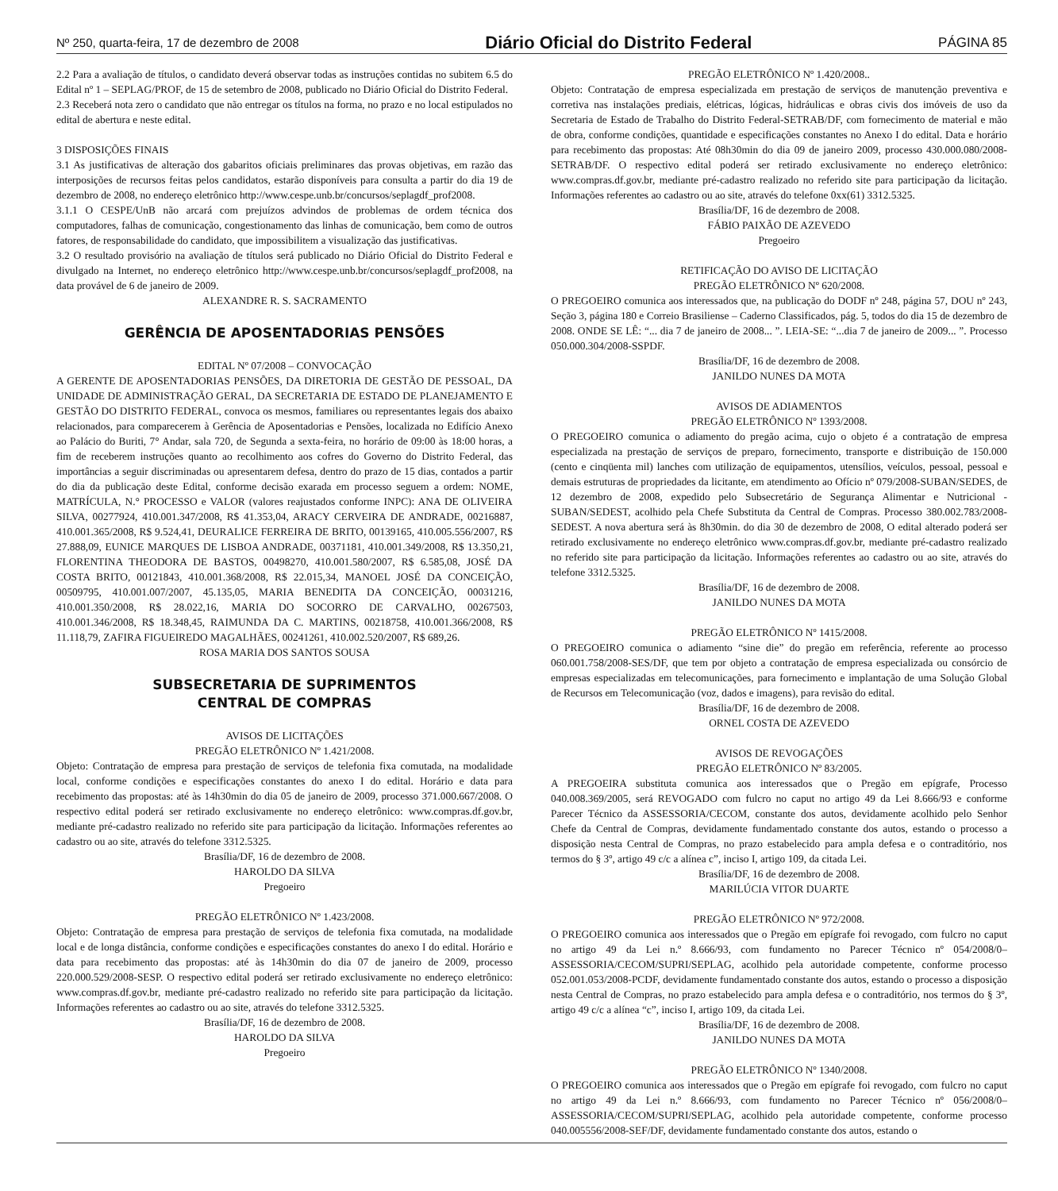Nº 250, quarta-feira, 17 de dezembro de 2008 Diário Oficial do Distrito Federal PÁGINA 85
2.2 Para a avaliação de títulos, o candidato deverá observar todas as instruções contidas no subitem 6.5 do Edital nº 1 – SEPLAG/PROF, de 15 de setembro de 2008, publicado no Diário Oficial do Distrito Federal.
2.3 Receberá nota zero o candidato que não entregar os títulos na forma, no prazo e no local estipulados no edital de abertura e neste edital.
3 DISPOSIÇÕES FINAIS
3.1 As justificativas de alteração dos gabaritos oficiais preliminares das provas objetivas, em razão das interposições de recursos feitas pelos candidatos, estarão disponíveis para consulta a partir do dia 19 de dezembro de 2008, no endereço eletrônico http://www.cespe.unb.br/concursos/seplagdf_prof2008.
3.1.1 O CESPE/UnB não arcará com prejuízos advindos de problemas de ordem técnica dos computadores, falhas de comunicação, congestionamento das linhas de comunicação, bem como de outros fatores, de responsabilidade do candidato, que impossibilitem a visualização das justificativas.
3.2 O resultado provisório na avaliação de títulos será publicado no Diário Oficial do Distrito Federal e divulgado na Internet, no endereço eletrônico http://www.cespe.unb.br/concursos/seplagdf_prof2008, na data provável de 6 de janeiro de 2009.
ALEXANDRE R. S. SACRAMENTO
GERÊNCIA DE APOSENTADORIAS PENSÕES
EDITAL Nº 07/2008 – CONVOCAÇÃO
A GERENTE DE APOSENTADORIAS PENSÕES, DA DIRETORIA DE GESTÃO DE PESSOAL, DA UNIDADE DE ADMINISTRAÇÃO GERAL, DA SECRETARIA DE ESTADO DE PLANEJAMENTO E GESTÃO DO DISTRITO FEDERAL, convoca os mesmos, familiares ou representantes legais dos abaixo relacionados, para comparecerem à Gerência de Aposentadorias e Pensões, localizada no Edifício Anexo ao Palácio do Buriti, 7° Andar, sala 720, de Segunda a sexta-feira, no horário de 09:00 às 18:00 horas, a fim de receberem instruções quanto ao recolhimento aos cofres do Governo do Distrito Federal, das importâncias a seguir discriminadas ou apresentarem defesa, dentro do prazo de 15 dias, contados a partir do dia da publicação deste Edital, conforme decisão exarada em processo seguem a ordem: NOME, MATRÍCULA, N.° PROCESSO e VALOR (valores reajustados conforme INPC): ANA DE OLIVEIRA SILVA, 00277924, 410.001.347/2008, R$ 41.353,04, ARACY CERVEIRA DE ANDRADE, 00216887, 410.001.365/2008, R$ 9.524,41, DEURALICE FERREIRA DE BRITO, 00139165, 410.005.556/2007, R$ 27.888,09, EUNICE MARQUES DE LISBOA ANDRADE, 00371181, 410.001.349/2008, R$ 13.350,21, FLORENTINA THEODORA DE BASTOS, 00498270, 410.001.580/2007, R$ 6.585,08, JOSÉ DA COSTA BRITO, 00121843, 410.001.368/2008, R$ 22.015,34, MANOEL JOSÉ DA CONCEIÇÃO, 00509795, 410.001.007/2007, 45.135,05, MARIA BENEDITA DA CONCEIÇÃO, 00031216, 410.001.350/2008, R$ 28.022,16, MARIA DO SOCORRO DE CARVALHO, 00267503, 410.001.346/2008, R$ 18.348,45, RAIMUNDA DA C. MARTINS, 00218758, 410.001.366/2008, R$ 11.118,79, ZAFIRA FIGUEIREDO MAGALHÃES, 00241261, 410.002.520/2007, R$ 689,26.
ROSA MARIA DOS SANTOS SOUSA
SUBSECRETARIA DE SUPRIMENTOS
CENTRAL DE COMPRAS
AVISOS DE LICITAÇÕES
PREGÃO ELETRÔNICO Nº 1.421/2008.
Objeto: Contratação de empresa para prestação de serviços de telefonia fixa comutada, na modalidade local, conforme condições e especificações constantes do anexo I do edital. Horário e data para recebimento das propostas: até às 14h30min do dia 05 de janeiro de 2009, processo 371.000.667/2008. O respectivo edital poderá ser retirado exclusivamente no endereço eletrônico: www.compras.df.gov.br, mediante pré-cadastro realizado no referido site para participação da licitação. Informações referentes ao cadastro ou ao site, através do telefone 3312.5325.
Brasília/DF, 16 de dezembro de 2008.
HAROLDO DA SILVA
Pregoeiro
PREGÃO ELETRÔNICO Nº 1.423/2008.
Objeto: Contratação de empresa para prestação de serviços de telefonia fixa comutada, na modalidade local e de longa distância, conforme condições e especificações constantes do anexo I do edital. Horário e data para recebimento das propostas: até às 14h30min do dia 07 de janeiro de 2009, processo 220.000.529/2008-SESP. O respectivo edital poderá ser retirado exclusivamente no endereço eletrônico: www.compras.df.gov.br, mediante pré-cadastro realizado no referido site para participação da licitação. Informações referentes ao cadastro ou ao site, através do telefone 3312.5325.
Brasília/DF, 16 de dezembro de 2008.
HAROLDO DA SILVA
Pregoeiro
PREGÃO ELETRÔNICO Nº 1.420/2008..
Objeto: Contratação de empresa especializada em prestação de serviços de manutenção preventiva e corretiva nas instalações prediais, elétricas, lógicas, hidráulicas e obras civis dos imóveis de uso da Secretaria de Estado de Trabalho do Distrito Federal-SETRAB/DF, com fornecimento de material e mão de obra, conforme condições, quantidade e especificações constantes no Anexo I do edital. Data e horário para recebimento das propostas: Até 08h30min do dia 09 de janeiro 2009, processo 430.000.080/2008-SETRAB/DF. O respectivo edital poderá ser retirado exclusivamente no endereço eletrônico: www.compras.df.gov.br, mediante pré-cadastro realizado no referido site para participação da licitação. Informações referentes ao cadastro ou ao site, através do telefone 0xx(61) 3312.5325.
Brasília/DF, 16 de dezembro de 2008.
FÁBIO PAIXÃO DE AZEVEDO
Pregoeiro
RETIFICAÇÃO DO AVISO DE LICITAÇÃO
PREGÃO ELETRÔNICO Nº 620/2008.
O PREGOEIRO comunica aos interessados que, na publicação do DODF nº 248, página 57, DOU nº 243, Seção 3, página 180 e Correio Brasiliense – Caderno Classificados, pág. 5, todos do dia 15 de dezembro de 2008. ONDE SE LÊ: “... dia 7 de janeiro de 2008... ”. LEIA-SE: “...dia 7 de janeiro de 2009... ”. Processo 050.000.304/2008-SSPDF.
Brasília/DF, 16 de dezembro de 2008.
JANILDO NUNES DA MOTA
AVISOS DE ADIAMENTOS
PREGÃO ELETRÔNICO Nº 1393/2008.
O PREGOEIRO comunica o adiamento do pregão acima, cujo o objeto é a contratação de empresa especializada na prestação de serviços de preparo, fornecimento, transporte e distribuição de 150.000 (cento e cinqüenta mil) lanches com utilização de equipamentos, utensílios, veículos, pessoal, pessoal e demais estruturas de propriedades da licitante, em atendimento ao Ofício nº 079/2008-SUBAN/SEDES, de 12 dezembro de 2008, expedido pelo Subsecretário de Segurança Alimentar e Nutricional - SUBAN/SEDEST, acolhido pela Chefe Substituta da Central de Compras. Processo 380.002.783/2008-SEDEST. A nova abertura será às 8h30min. do dia 30 de dezembro de 2008, O edital alterado poderá ser retirado exclusivamente no endereço eletrônico www.compras.df.gov.br, mediante pré-cadastro realizado no referido site para participação da licitação. Informações referentes ao cadastro ou ao site, através do telefone 3312.5325.
Brasília/DF, 16 de dezembro de 2008.
JANILDO NUNES DA MOTA
PREGÃO ELETRÔNICO Nº 1415/2008.
O PREGOEIRO comunica o adiamento “sine die” do pregão em referência, referente ao processo 060.001.758/2008-SES/DF, que tem por objeto a contratação de empresa especializada ou consórcio de empresas especializadas em telecomunicações, para fornecimento e implantação de uma Solução Global de Recursos em Telecomunicação (voz, dados e imagens), para revisão do edital.
Brasília/DF, 16 de dezembro de 2008.
ORNEL COSTA DE AZEVEDO
AVISOS DE REVOGAÇÕES
PREGÃO ELETRÔNICO Nº 83/2005.
A PREGOEIRA substituta comunica aos interessados que o Pregão em epígrafe, Processo 040.008.369/2005, será REVOGADO com fulcro no caput no artigo 49 da Lei 8.666/93 e conforme Parecer Técnico da ASSESSORIA/CECOM, constante dos autos, devidamente acolhido pelo Senhor Chefe da Central de Compras, devidamente fundamentado constante dos autos, estando o processo a disposição nesta Central de Compras, no prazo estabelecido para ampla defesa e o contraditório, nos termos do § 3º, artigo 49 c/c a alínea c”, inciso I, artigo 109, da citada Lei.
Brasília/DF, 16 de dezembro de 2008.
MARILÚCIA VITOR DUARTE
PREGÃO ELETRÔNICO Nº 972/2008.
O PREGOEIRO comunica aos interessados que o Pregão em epígrafe foi revogado, com fulcro no caput no artigo 49 da Lei n.º 8.666/93, com fundamento no Parecer Técnico nº 054/2008/0–ASSESSORIA/CECOM/SUPRI/SEPLAG, acolhido pela autoridade competente, conforme processo 052.001.053/2008-PCDF, devidamente fundamentado constante dos autos, estando o processo a disposição nesta Central de Compras, no prazo estabelecido para ampla defesa e o contraditório, nos termos do § 3º, artigo 49 c/c a alínea “c”, inciso I, artigo 109, da citada Lei.
Brasília/DF, 16 de dezembro de 2008.
JANILDO NUNES DA MOTA
PREGÃO ELETRÔNICO Nº 1340/2008.
O PREGOEIRO comunica aos interessados que o Pregão em epígrafe foi revogado, com fulcro no caput no artigo 49 da Lei n.º 8.666/93, com fundamento no Parecer Técnico nº 056/2008/0–ASSESSORIA/CECOM/SUPRI/SEPLAG, acolhido pela autoridade competente, conforme processo 040.005556/2008-SEF/DF, devidamente fundamentado constante dos autos, estando o